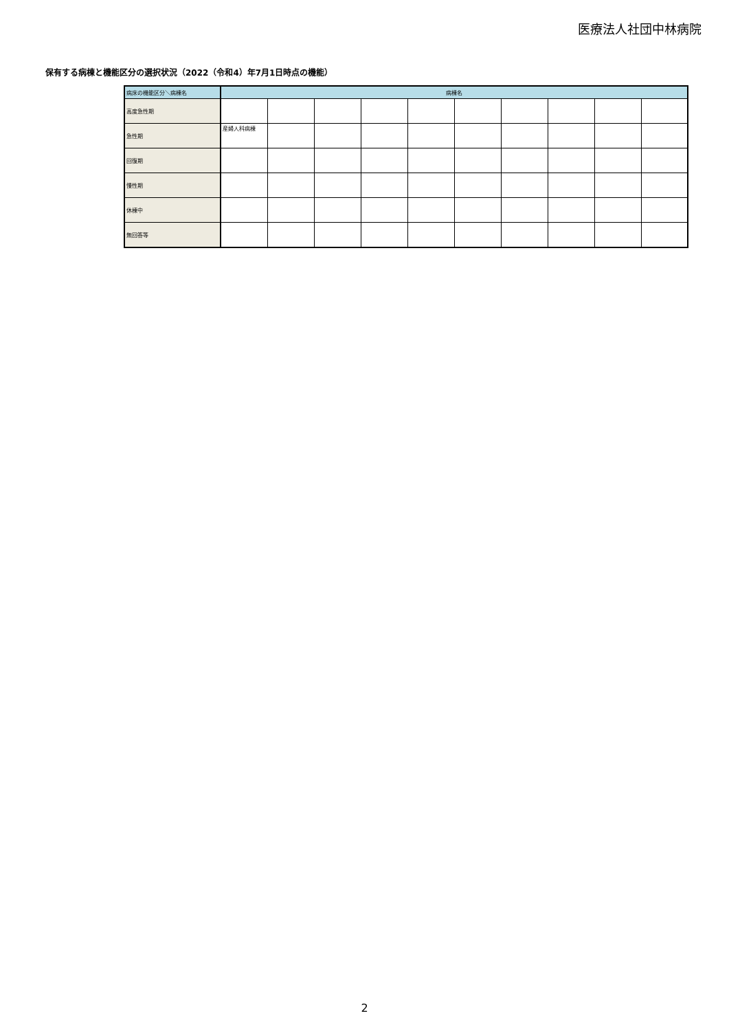医療法人社団中林病院
保有する病棟と機能区分の選択状況（2022（令和4）年7月1日時点の機能）
| 病床の機能区分＼病棟名 | 病棟名 | | | | | | | | | |
| --- | --- | --- | --- | --- | --- | --- | --- | --- | --- | --- |
| 高度急性期 | | | | | | | | | | |
| 急性期 | 産婦人科病棟 | | | | | | | | | |
| 回復期 | | | | | | | | | | |
| 慢性期 | | | | | | | | | | |
| 休棟中 | | | | | | | | | | |
| 無回答等 | | | | | | | | | | |
2